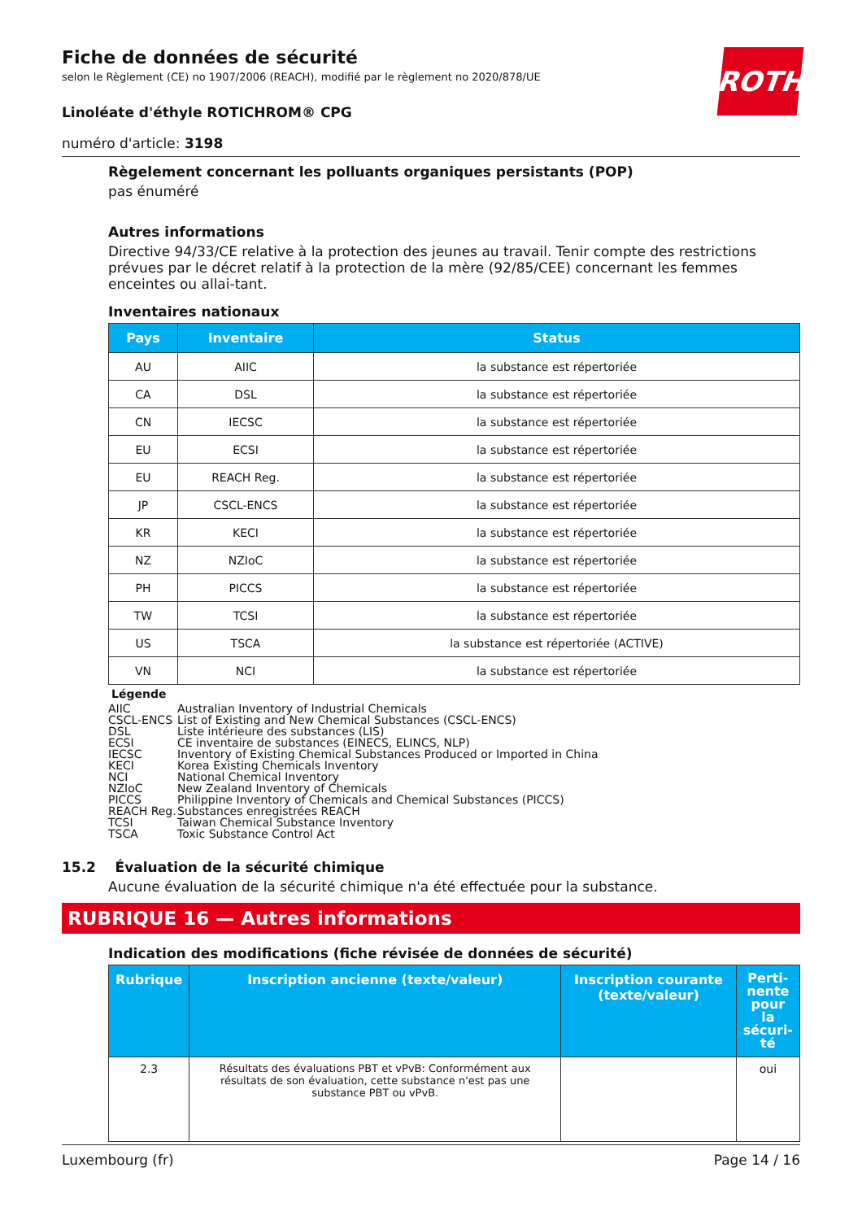ROTH
Fiche de données de sécurité
selon le Règlement (CE) no 1907/2006 (REACH), modifié par le règlement no 2020/878/UE
Linoléate d'éthyle ROTICHROM® CPG
numéro d'article: 3198
Règelement concernant les polluants organiques persistants (POP)
pas énuméré
Autres informations
Directive 94/33/CE relative à la protection des jeunes au travail. Tenir compte des restrictions prévues par le décret relatif à la protection de la mère (92/85/CEE) concernant les femmes enceintes ou allai-tant.
Inventaires nationaux
| Pays | Inventaire | Status |
| --- | --- | --- |
| AU | AIIC | la substance est répertoriée |
| CA | DSL | la substance est répertoriée |
| CN | IECSC | la substance est répertoriée |
| EU | ECSI | la substance est répertoriée |
| EU | REACH Reg. | la substance est répertoriée |
| JP | CSCL-ENCS | la substance est répertoriée |
| KR | KECI | la substance est répertoriée |
| NZ | NZIoC | la substance est répertoriée |
| PH | PICCS | la substance est répertoriée |
| TW | TCSI | la substance est répertoriée |
| US | TSCA | la substance est répertoriée (ACTIVE) |
| VN | NCI | la substance est répertoriée |
Légende
| AIIC | Australian Inventory of Industrial Chemicals |
| CSCL-ENCS | List of Existing and New Chemical Substances (CSCL-ENCS) |
| DSL | Liste intérieure des substances (LIS) |
| ECSI | CE inventaire de substances (EINECS, ELINCS, NLP) |
| IECSC | Inventory of Existing Chemical Substances Produced or Imported in China |
| KECI | Korea Existing Chemicals Inventory |
| NCI | National Chemical Inventory |
| NZIoC | New Zealand Inventory of Chemicals |
| PICCS | Philippine Inventory of Chemicals and Chemical Substances (PICCS) |
| REACH Reg. | Substances enregistrées REACH |
| TCSI | Taiwan Chemical Substance Inventory |
| TSCA | Toxic Substance Control Act |
15.2 Évaluation de la sécurité chimique
Aucune évaluation de la sécurité chimique n'a été effectuée pour la substance.
RUBRIQUE 16 — Autres informations
Indication des modifications (fiche révisée de données de sécurité)
| Rubrique | Inscription ancienne (texte/valeur) | Inscription courante (texte/valeur) | Perti-nente pour la sécuri-té |
| --- | --- | --- | --- |
| 2.3 | Résultats des évaluations PBT et vPvB: Conformément aux résultats de son évaluation, cette substance n'est pas une substance PBT ou vPvB. | | oui |
Luxembourg (fr) Page 14 / 16